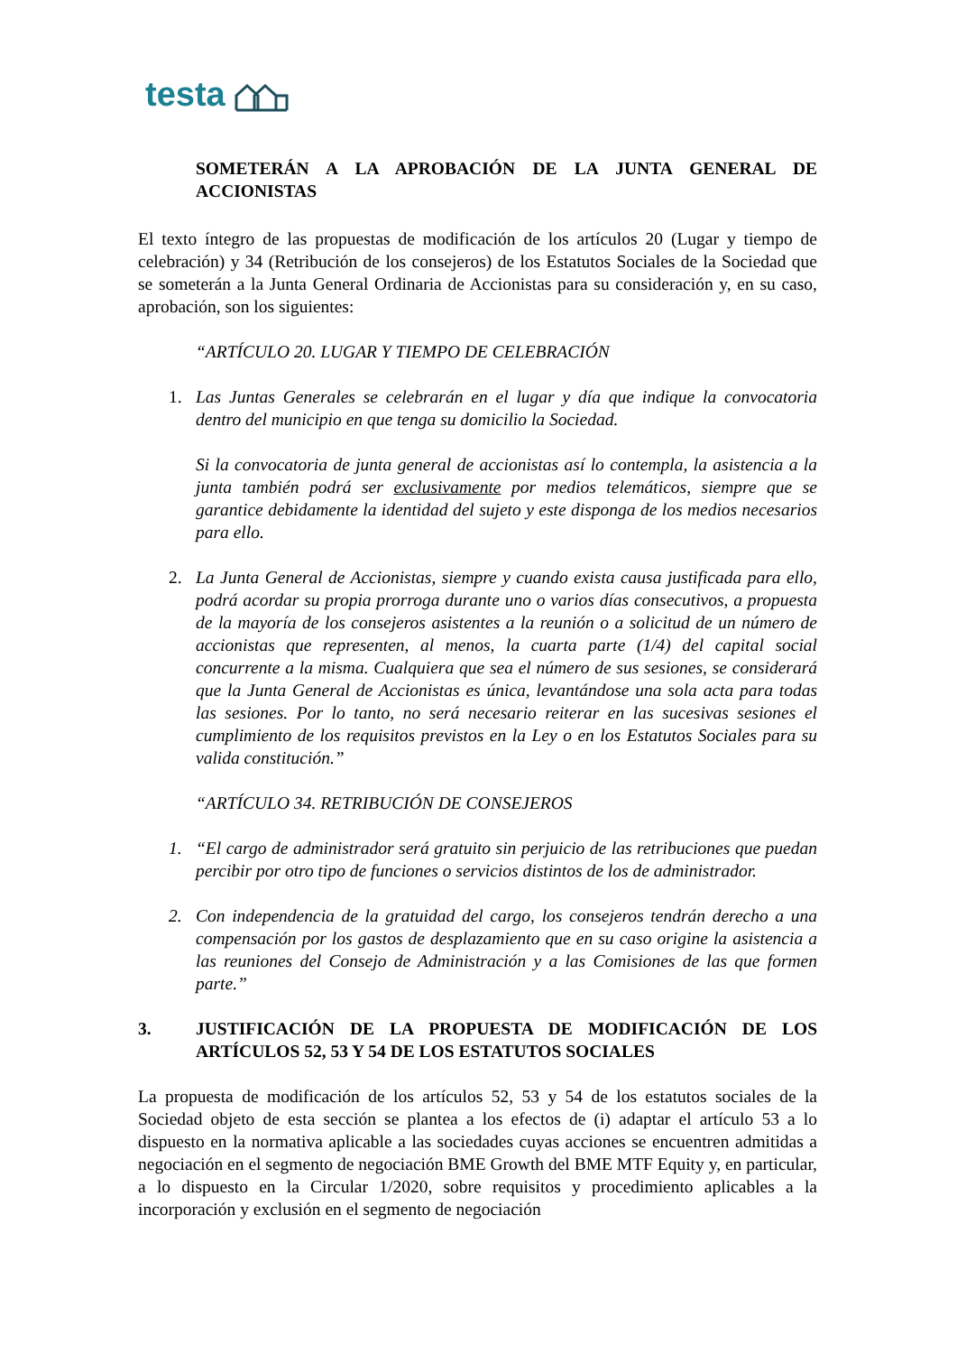testa
SOMETERÁN A LA APROBACIÓN DE LA JUNTA GENERAL DE ACCIONISTAS
El texto íntegro de las propuestas de modificación de los artículos 20 (Lugar y tiempo de celebración) y 34 (Retribución de los consejeros) de los Estatutos Sociales de la Sociedad que se someterán a la Junta General Ordinaria de Accionistas para su consideración y, en su caso, aprobación, son los siguientes:
“ARTÍCULO 20. LUGAR Y TIEMPO DE CELEBRACIÓN
1. Las Juntas Generales se celebrarán en el lugar y día que indique la convocatoria dentro del municipio en que tenga su domicilio la Sociedad.
Si la convocatoria de junta general de accionistas así lo contempla, la asistencia a la junta también podrá ser exclusivamente por medios telemáticos, siempre que se garantice debidamente la identidad del sujeto y este disponga de los medios necesarios para ello.
2. La Junta General de Accionistas, siempre y cuando exista causa justificada para ello, podrá acordar su propia prorroga durante uno o varios días consecutivos, a propuesta de la mayoría de los consejeros asistentes a la reunión o a solicitud de un número de accionistas que representen, al menos, la cuarta parte (1/4) del capital social concurrente a la misma. Cualquiera que sea el número de sus sesiones, se considerará que la Junta General de Accionistas es única, levantándose una sola acta para todas las sesiones. Por lo tanto, no será necesario reiterar en las sucesivas sesiones el cumplimiento de los requisitos previstos en la Ley o en los Estatutos Sociales para su valida constitución.”
“ARTÍCULO 34. RETRIBUCIÓN DE CONSEJEROS
1. “El cargo de administrador será gratuito sin perjuicio de las retribuciones que puedan percibir por otro tipo de funciones o servicios distintos de los de administrador.
2. Con independencia de la gratuidad del cargo, los consejeros tendrán derecho a una compensación por los gastos de desplazamiento que en su caso origine la asistencia a las reuniones del Consejo de Administración y a las Comisiones de las que formen parte.”
3. JUSTIFICACIÓN DE LA PROPUESTA DE MODIFICACIÓN DE LOS ARTÍCULOS 52, 53 Y 54 DE LOS ESTATUTOS SOCIALES
La propuesta de modificación de los artículos 52, 53 y 54 de los estatutos sociales de la Sociedad objeto de esta sección se plantea a los efectos de (i) adaptar el artículo 53 a lo dispuesto en la normativa aplicable a las sociedades cuyas acciones se encuentren admitidas a negociación en el segmento de negociación BME Growth del BME MTF Equity y, en particular, a lo dispuesto en la Circular 1/2020, sobre requisitos y procedimiento aplicables a la incorporación y exclusión en el segmento de negociación